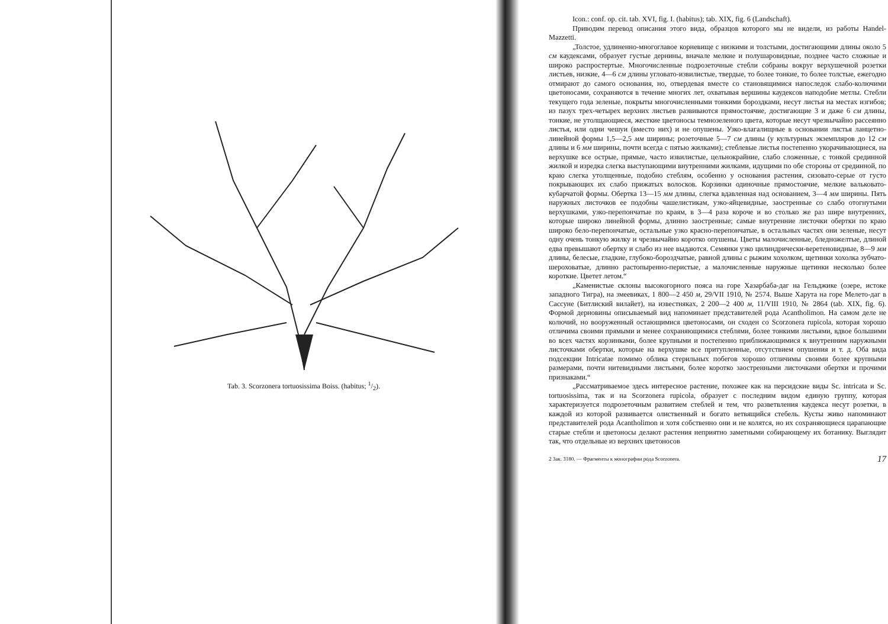Tab. 3. Scorzonera tortuosissima Boiss. (habitus; 1/2).
Icon.: conf. op. cit. tab. XVI, fig. I. (habitus); tab. XIX, fig. 6 (Landschaft).
Приводим перевод описания этого вида, образцов которого мы не видели, из работы Handel-Mazzetti.
„Толстое, удлиненно-многоглавое корневище с низкими и толстыми, достигающими длины около 5 см каудексами, образует густые дернины, вначале мелкие и полушаровидные, позднее часто сложные и широко распростертые. Многочисленные подрозеточные стебли собраны вокруг верхушечной розетки листьев, низкие, 4—6 см длины угловато-извилистые, твердые, то более тонкие, то более толстые, ежегодно отмирают до самого основания, но, отвердевая вместе со становящимися напоследок слабо-колючими цветоносами, сохраняются в течение многих лет, охватывая вершины каудексов наподобие метлы. Стебли текущего года зеленые, покрыты многочисленными тонкими бороздками, несут листья на местах изгибов; из пазух трех-четырех верхних листьев развиваются прямостоячие, достигающие 3 и даже 6 см длины, тонкие, не утолщающиеся, жесткие цветоносы темнозеленого цвета, которые несут чрезвычайно рассеянно листья, или одни чешуи (вместо них) и не опушены. Узко-влагалищные в основании листья ланцетно-линейной формы 1,5—2,5 мм ширины; розеточные 5—7 см длины (у культурных экземпляров до 12 см длины и 6 мм ширины, почти всегда с пятью жилками); стеблевые листья постепенно укорачивающиеся, на верхушке все острые, прямые, часто извилистые, цельнокрайние, слабо сложенные, с тонкой срединной жилкой и изредка слегка выступающими внутренними жилками, идущими по обе стороны от срединной, по краю слегка утолщенные, подобно стеблям, особенно у основания растения, сизовато-серые от густо покрывающих их слабо прижатых волосков. Корзинки одиночные прямостоячие, мелкие вальковато-кубарчатой формы. Обертка 13—15 мм длины, слегка вдавленная над основанием, 3—4 мм ширины. Пять наружных листочков ее подобны чашелистикам, узко-яйцевидные, заостренные со слабо отогнутыми верхушками, узко-перепончатые по краям, в 3—4 раза короче и во столько же раз шире внутренних, которые широко линейной формы, длинно заостренные; самые внутренние листочки обертки по краю широко бело-перепончатые, остальные узко красно-перепончатые, в остальных частях они зеленые, несут одну очень тонкую жилку и чрезвычайно коротко опушены. Цветы малочисленные, бледножелтые, длиной едва превышают обертку и слабо из нее выдаются. Семянки узко цилиндрически-веретеновидные, 8—9 мм длины, белесые, гладкие, глубоко-бороздчатые, равной длины с рыжим хохолком, щетинки хохолка зубчато-шероховатые, длинно растопыренно-перистые, а малочисленные наружные щетинки несколько более короткие. Цветет летом.“
„Каменистые склоны высокогорного пояса на горе Хазарбаба-даг на Гельджике (озере, истоке западного Тигра), на змеевиках, 1 800—2 450 м, 29/VII 1910, № 2574. Выше Харута на горе Мелето-даг в Сассуне (Битлиский вилайет), на известняках, 2 200—2 400 м, 11/VIII 1910, № 2864 (tab. XIX, fig. 6). Формой дерновины описываемый вид напоминает представителей рода Acantholimon. На самом деле не колючий, но вооруженный остающимися цветоносами, он сходен со Scorzonera rupicola, которая хорошо отличима своими прямыми и менее сохраняющимися стеблями, более тонкими листьями, вдвое большими во всех частях корзинками, более крупными и постепенно приближающимися к внутренним наружными листочками обертки, которые на верхушке все притупленные, отсутствием опушения и т. д. Оба вида подсекции Intricatae помимо облика стерильных побегов хорошо отличимы своими более крупными размерами, почти нитевидными листьями, более коротко заостренными листочками обертки и прочими признаками.“
„Рассматриваемое здесь интересное растение, похожее как на персидские виды Sc. intricata и Sc. tortuosissima, так и на Scorzonera rupicola, образует с последним видом единую группу, которая характеризуется подрозеточным развитием стеблей и тем, что разветвления каудекса несут розетки, в каждой из которой развивается олиственный и богато ветвящийся стебель. Кусты живо напоминают представителей рода Acantholimon и хотя собственно они и не колятся, но их сохраняющиеся царапающие старые стебли и цветоносы делают растения неприятно заметными собирающему их ботанику. Выглядит так, что отдельные из верхних цветоносов
2 Зак. 3180. — Фрагменты к монографии рода Scorzonera. 17